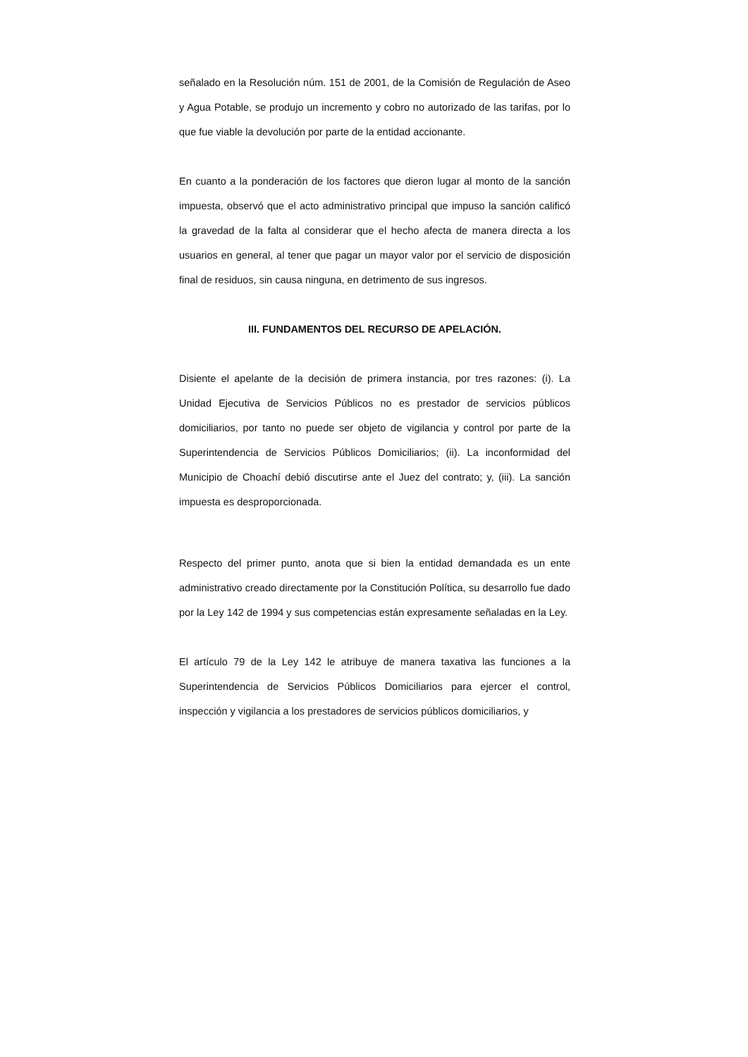señalado en la Resolución núm. 151 de 2001, de la Comisión de Regulación de Aseo y Agua Potable, se produjo un incremento y cobro no autorizado de las tarifas, por lo que fue viable la devolución por parte de la entidad accionante.
En cuanto a la ponderación de los factores que dieron lugar al monto de la sanción impuesta, observó que el acto administrativo principal que impuso la sanción calificó la gravedad de la falta al considerar que el hecho afecta de manera directa a los usuarios en general, al tener que pagar un mayor valor por el servicio de disposición final de residuos, sin causa ninguna, en detrimento de sus ingresos.
III. FUNDAMENTOS DEL RECURSO DE APELACIÓN.
Disiente el apelante de la decisión de primera instancia, por tres razones: (i). La Unidad Ejecutiva de Servicios Públicos no es prestador de servicios públicos domiciliarios, por tanto no puede ser objeto de vigilancia y control por parte de la Superintendencia de Servicios Públicos Domiciliarios; (ii). La inconformidad del Municipio de Choachí debió discutirse ante el Juez del contrato; y, (iii). La sanción impuesta es desproporcionada.
Respecto del primer punto, anota que si bien la entidad demandada es un ente administrativo creado directamente por la Constitución Política, su desarrollo fue dado por la Ley 142 de 1994 y sus competencias están expresamente señaladas en la Ley.
El artículo 79 de la Ley 142 le atribuye de manera taxativa las funciones a la Superintendencia de Servicios Públicos Domiciliarios para ejercer el control, inspección y vigilancia a los prestadores de servicios públicos domiciliarios, y